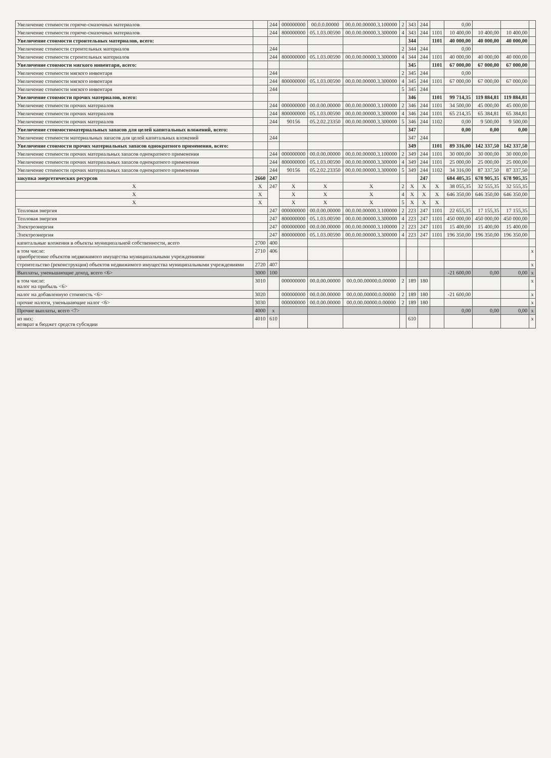| Увеличение стоимости горюче-смазочных материалов | | 244 | 000000000 | 00.0.0.00000 | 00.0.00.00000.3.100000 | 2 | 343 | 244 | | 0,00 | | | |
| Увеличение стоимости горюче-смазочных материалов | | 244 | 800000000 | 05.1.03.00590 | 00.0.00.00000.3.300000 | 4 | 343 | 244 | 1101 | 10 400,00 | 10 400,00 | 10 400,00 | |
| Увеличение стоимости строительных материалов, всего: | | | | | | | 344 | | 1101 | 40 000,00 | 40 000,00 | 40 000,00 | |
| Увеличение стоимости строительных материалов | | 244 | | | | 2 | 344 | 244 | | 0,00 | | | |
| Увеличение стоимости строительных материалов | | 244 | 800000000 | 05.1.03.00590 | 00.0.00.00000.3.300000 | 4 | 344 | 244 | 1101 | 40 000,00 | 40 000,00 | 40 000,00 | |
| Увеличение стоимости мягкого инвентаря, всего: | | | | | | | 345 | | 1101 | 67 000,00 | 67 000,00 | 67 000,00 | |
| Увеличение стоимости мягкого инвентаря | | 244 | | | | 2 | 345 | 244 | | 0,00 | | | |
| Увеличение стоимости мягкого инвентаря | | 244 | 800000000 | 05.1.03.00590 | 00.0.00.00000.3.300000 | 4 | 345 | 244 | 1101 | 67 000,00 | 67 000,00 | 67 000,00 | |
| Увеличение стоимости мягкого инвентаря | | 244 | | | | 5 | 345 | 244 | | | | | |
| Увеличение стоимости прочих материалов, всего: | | | | | | | 346 | | 1101 | 99 714,35 | 119 884,81 | 119 884,81 | |
| Увеличение стоимости прочих материалов | | 244 | 000000000 | 00.0.00.00000 | 00.0.00.00000.3.100000 | 2 | 346 | 244 | 1101 | 34 500,00 | 45 000,00 | 45 000,00 | |
| Увеличение стоимости прочих материалов | | 244 | 800000000 | 05.1.03.00590 | 00.0.00.00000.3.300000 | 4 | 346 | 244 | 1101 | 65 214,35 | 65 384,81 | 65 384,81 | |
| Увеличение стоимости прочих материалов | | 244 | 90156 | 05.2.02.23350 | 00.0.00.00000.3.300000 | 5 | 346 | 244 | 1102 | 0,00 | 9 500,00 | 9 500,00 | |
| Увеличение стоимостиматериальных запасов для целей капитальных вложений, всего: | | | | | | | 347 | | | 0,00 | 0,00 | 0,00 | |
| Увеличение стоимости материальных запасов для целей капитальных вложений | | 244 | | | | | 347 | 244 | | | | | |
| Увеличение стоимости прочих материальных запасов однократного применения, всего: | | | | | | | 349 | | 1101 | 89 316,00 | 142 337,50 | 142 337,50 | |
| Увеличение стоимости прочих материальных запасов однократного применения | | 244 | 000000000 | 00.0.00.00000 | 00.0.00.00000.3.100000 | 2 | 349 | 244 | 1101 | 30 000,00 | 30 000,00 | 30 000,00 | |
| Увеличение стоимости прочих материальных запасов однократного применения | | 244 | 800000000 | 05.1.03.00590 | 00.0.00.00000.3.300000 | 4 | 349 | 244 | 1101 | 25 000,00 | 25 000,00 | 25 000,00 | |
| Увеличение стоимости прочих материальных запасов однократного применения | | 244 | 90156 | 05.2.02.23350 | 00.0.00.00000.3.300000 | 5 | 349 | 244 | 1102 | 34 316,00 | 87 337,50 | 87 337,50 | |
| закупка энергетических ресурсов | 2660 | 247 | | | | | | 247 | | 684 405,35 | 678 905,35 | 678 905,35 | |
| Х | Х | 247 | Х | Х | Х | 2 | Х | Х | Х | 38 055,35 | 32 555,35 | 32 555,35 | |
| Х | Х | | Х | Х | Х | 4 | Х | Х | Х | 646 350,00 | 646 350,00 | 646 350,00 | |
| Х | Х | | Х | Х | Х | 5 | Х | Х | Х | | | | |
| Тепловая энергия | | 247 | 000000000 | 00.0.00.00000 | 00.0.00.00000.3.100000 | 2 | 223 | 247 | 1101 | 22 655,35 | 17 155,35 | 17 155,35 | |
| Тепловая энергия | | 247 | 800000000 | 05.1.03.00590 | 00.0.00.00000.3.300000 | 4 | 223 | 247 | 1101 | 450 000,00 | 450 000,00 | 450 000,00 | |
| Электроэнергия | | 247 | 000000000 | 00.0.00.00000 | 00.0.00.00000.3.100000 | 2 | 223 | 247 | 1101 | 15 400,00 | 15 400,00 | 15 400,00 | |
| Электроэнергия | | 247 | 800000000 | 05.1.03.00590 | 00.0.00.00000.3.300000 | 4 | 223 | 247 | 1101 | 196 350,00 | 196 350,00 | 196 350,00 | |
| капитальные вложения в объекты муниципальной собственности, всего | 2700 | 400 | | | | | | | | | | | |
| в том числе: приобретение объектов недвижимого имущества муниципальными учреждениями | 2710 | 406 | | | | | | | | | | | х |
| строительство (реконструкция) объектов недвижимого имущества муниципальными учреждениями | 2720 | 407 | | | | | | | | | | | х |
| Выплаты, уменьшающие доход, всего <6> | 3000 | 100 | | | | | | | | -21 600,00 | 0,00 | 0,00 | х |
| в том числе: налог на прибыль <6> | 3010 | | 000000000 | 00.0.00.00000 | 00.0.00.00000.0.00000 | 2 | 189 | 180 | | | | | х |
| налог на добавленную стоимость <6> | 3020 | | 000000000 | 00.0.00.00000 | 00.0.00.00000.0.00000 | 2 | 189 | 180 | | -21 600,00 | | | х |
| прочие налоги, уменьшающие налог <6> | 3030 | | 000000000 | 00.0.00.00000 | 00.0.00.00000.0.00000 | 2 | 189 | 180 | | | | | х |
| Прочие выплаты, всего <7> | 4000 | х | | | | | | | | 0,00 | 0,00 | 0,00 | х |
| из них: возврат в бюджет средств субсидии | 4010 | 610 | | | | | 610 | | | | | | х |